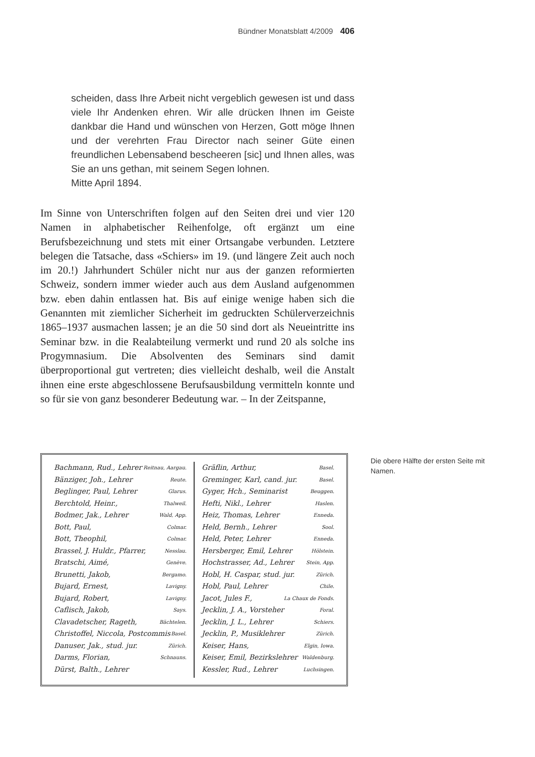Bündner Monatsblatt 4/2009 406
scheiden, dass Ihre Arbeit nicht vergeblich gewesen ist und dass viele Ihr Andenken ehren. Wir alle drücken Ihnen im Geiste dankbar die Hand und wünschen von Herzen, Gott möge Ihnen und der verehrten Frau Director nach seiner Güte einen freundlichen Lebensabend bescheeren [sic] und Ihnen alles, was Sie an uns gethan, mit seinem Segen lohnen.
Mitte April 1894.
Im Sinne von Unterschriften folgen auf den Seiten drei und vier 120 Namen in alphabetischer Reihenfolge, oft ergänzt um eine Berufsbezeichnung und stets mit einer Ortsangabe verbunden. Letztere belegen die Tatsache, dass «Schiers» im 19. (und längere Zeit auch noch im 20.!) Jahrhundert Schüler nicht nur aus der ganzen reformierten Schweiz, sondern immer wieder auch aus dem Ausland aufgenommen bzw. eben dahin entlassen hat. Bis auf einige wenige haben sich die Genannten mit ziemlicher Sicherheit im gedruckten Schülerverzeichnis 1865–1937 ausmachen lassen; je an die 50 sind dort als Neueintritte ins Seminar bzw. in die Realabteilung vermerkt und rund 20 als solche ins Progymnasium. Die Absolventen des Seminars sind damit überproportional gut vertreten; dies vielleicht deshalb, weil die Anstalt ihnen eine erste abgeschlossene Berufsausbildung vermitteln konnte und so für sie von ganz besonderer Bedeutung war. – In der Zeitspanne,
Bachmann, Rud., Lehrer Reitnau, Aargau.
Bänziger, Joh., Lehrer Reute.
Beglinger, Paul, Lehrer Glarus.
Berchtold, Heinr., Thalweil.
Bodmer, Jak., Lehrer Wald, App.
Bott, Paul, Colmar.
Bott, Theophil, Colmar.
Brassel, J. Huldr., Pfarrer, Nesslau.
Bratschi, Aimé, Genève.
Brunetti, Jakob, Bergamo.
Bujard, Ernest, Lavigny.
Bujard, Robert, Lavigny.
Caflisch, Jakob, Says.
Clavadetscher, Rageth, Bächtelen.
Christoffel, Niccola, Postcommis Basel.
Danuser, Jak., stud. jur. Zürich.
Darms, Florian, Schnauns.
Dürst, Balth., Lehrer
Gräflin, Arthur, Basel.
Greminger, Karl, cand. jur. Basel.
Gyger, Hch., Seminarist Beuggen.
Hefti, Nikl., Lehrer Haslen.
Heiz, Thomas, Lehrer Enneda.
Held, Bernh., Lehrer Sool.
Held, Peter, Lehrer Enneda.
Hersberger, Emil, Lehrer Hölstein.
Hochstrasser, Ad., Lehrer Stein, App.
Hobl, H. Caspar, stud. jur. Zürich.
Hobl, Paul, Lehrer Chile.
Jacot, Jules F., La Chaux de Fonds.
Jecklin, J. A., Vorsteher Foral.
Jecklin, J. L., Lehrer Schiers.
Jecklin, P., Musiklehrer Zürich.
Keiser, Hans, Elgin, Iowa.
Keiser, Emil, Bezirkslehrer Waldenburg.
Kessler, Rud., Lehrer Luchsingen.
Die obere Hälfte der ersten Seite mit Namen.